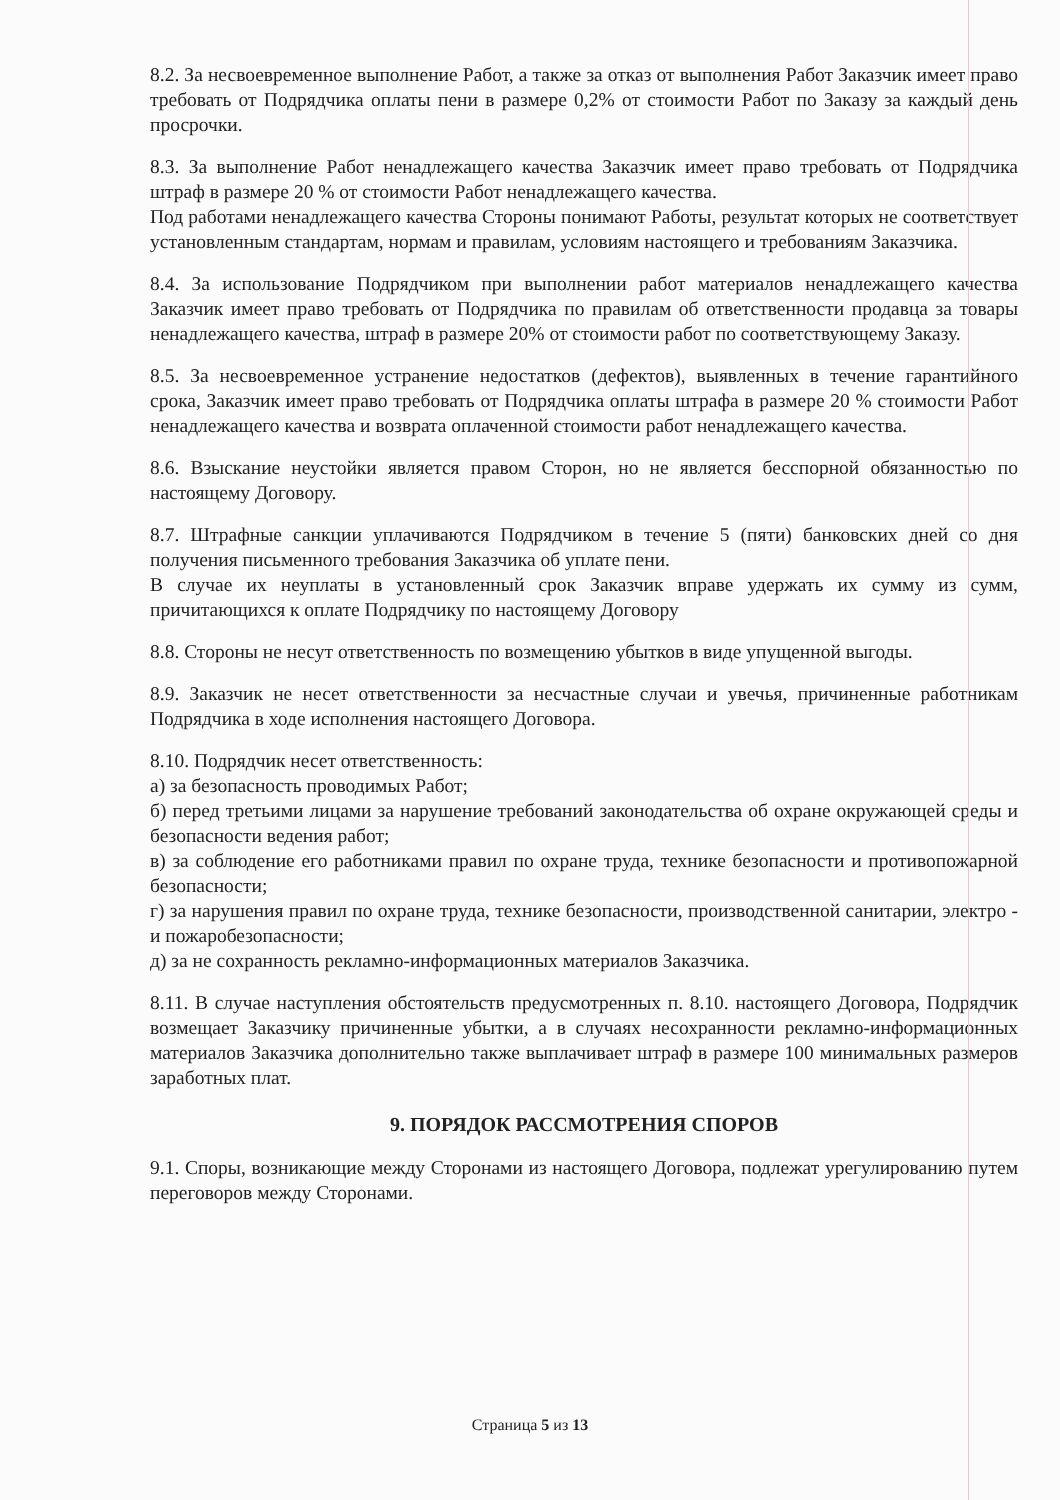8.2. За несвоевременное выполнение Работ, а также за отказ от выполнения Работ Заказчик имеет право требовать от Подрядчика оплаты пени в размере 0,2% от стоимости Работ по Заказу за каждый день просрочки.
8.3. За выполнение Работ ненадлежащего качества Заказчик имеет право требовать от Подрядчика штраф в размере 20 % от стоимости Работ ненадлежащего качества.
Под работами ненадлежащего качества Стороны понимают Работы, результат которых не соответствует установленным стандартам, нормам и правилам, условиям настоящего и требованиям Заказчика.
8.4. За использование Подрядчиком при выполнении работ материалов ненадлежащего качества Заказчик имеет право требовать от Подрядчика по правилам об ответственности продавца за товары ненадлежащего качества, штраф в размере 20% от стоимости работ по соответствующему Заказу.
8.5. За несвоевременное устранение недостатков (дефектов), выявленных в течение гарантийного срока, Заказчик имеет право требовать от Подрядчика оплаты штрафа в размере 20 % стоимости Работ ненадлежащего качества и возврата оплаченной стоимости работ ненадлежащего качества.
8.6. Взыскание неустойки является правом Сторон, но не является бесспорной обязанностью по настоящему Договору.
8.7. Штрафные санкции уплачиваются Подрядчиком в течение 5 (пяти) банковских дней со дня получения письменного требования Заказчика об уплате пени.
В случае их неуплаты в установленный срок Заказчик вправе удержать их сумму из сумм, причитающихся к оплате Подрядчику по настоящему Договору
8.8. Стороны не несут ответственность по возмещению убытков в виде упущенной выгоды.
8.9. Заказчик не несет ответственности за несчастные случаи и увечья, причиненные работникам Подрядчика в ходе исполнения настоящего Договора.
8.10. Подрядчик несет ответственность:
а) за безопасность проводимых Работ;
б) перед третьими лицами за нарушение требований законодательства об охране окружающей среды и безопасности ведения работ;
в) за соблюдение его работниками правил по охране труда, технике безопасности и противопожарной безопасности;
г) за нарушения правил по охране труда, технике безопасности, производственной санитарии, электро - и пожаробезопасности;
д) за не сохранность рекламно-информационных материалов Заказчика.
8.11. В случае наступления обстоятельств предусмотренных п. 8.10. настоящего Договора, Подрядчик возмещает Заказчику причиненные убытки, а в случаях несохранности рекламно-информационных материалов Заказчика дополнительно также выплачивает штраф в размере 100 минимальных размеров заработных плат.
9. ПОРЯДОК РАССМОТРЕНИЯ СПОРОВ
9.1. Споры, возникающие между Сторонами из настоящего Договора, подлежат урегулированию путем переговоров между Сторонами.
Страница 5 из 13